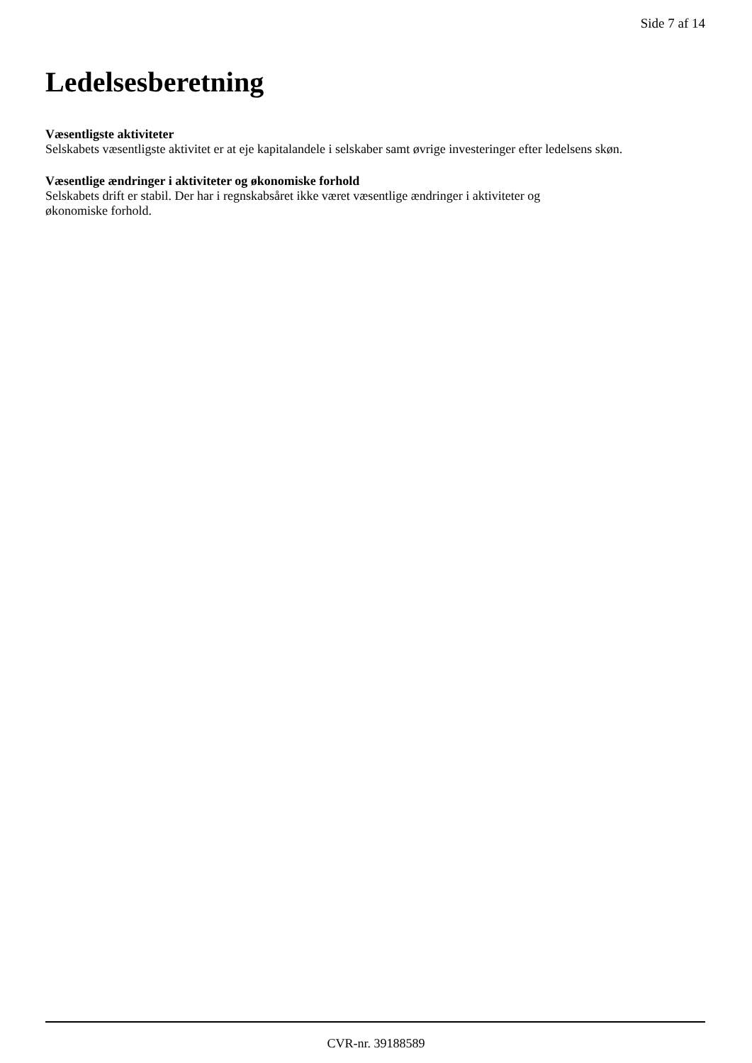Side 7 af 14
Ledelsesberetning
Væsentligste aktiviteter
Selskabets væsentligste aktivitet er at eje kapitalandele i selskaber samt øvrige investeringer efter ledelsens skøn.
Væsentlige ændringer i aktiviteter og økonomiske forhold
Selskabets drift er stabil. Der har i regnskabsåret ikke været væsentlige ændringer i aktiviteter og
økonomiske forhold.
CVR-nr. 39188589